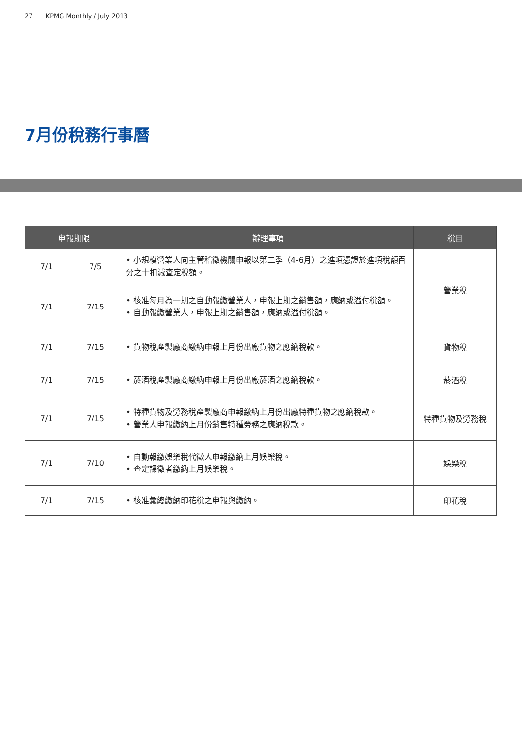27 KPMG Monthly / July 2013
7月份稅務行事曆
| 申報期限 | | 辦理事項 | 稅目 |
| --- | --- | --- | --- |
| 7/1 | 7/5 | • 小規模營業人向主管稽徵機關申報以第二季（4-6月）之進項憑證於進項稅額百分之十扣減查定稅額。 | 營業稅 |
| 7/1 | 7/15 | • 核准每月為一期之自動報繳營業人，申報上期之銷售額，應納或溢付稅額。 • 自動報繳營業人，申報上期之銷售額，應納或溢付稅額。 | |
| 7/1 | 7/15 | • 貨物稅產製廠商繳納申報上月份出廠貨物之應納稅款。 | 貨物稅 |
| 7/1 | 7/15 | • 菸酒稅產製廠商繳納申報上月份出廠菸酒之應納稅款。 | 菸酒稅 |
| 7/1 | 7/15 | • 特種貨物及勞務稅產製廠商申報繳納上月份出廠特種貨物之應納稅款。 • 營業人申報繳納上月份銷售特種勞務之應納稅款。 | 特種貨物及勞務稅 |
| 7/1 | 7/10 | • 自動報繳娛樂稅代徵人申報繳納上月娛樂稅。 • 查定課徵者繳納上月娛樂稅。 | 娛樂稅 |
| 7/1 | 7/15 | • 核准彙總繳納印花稅之申報與繳納。 | 印花稅 |